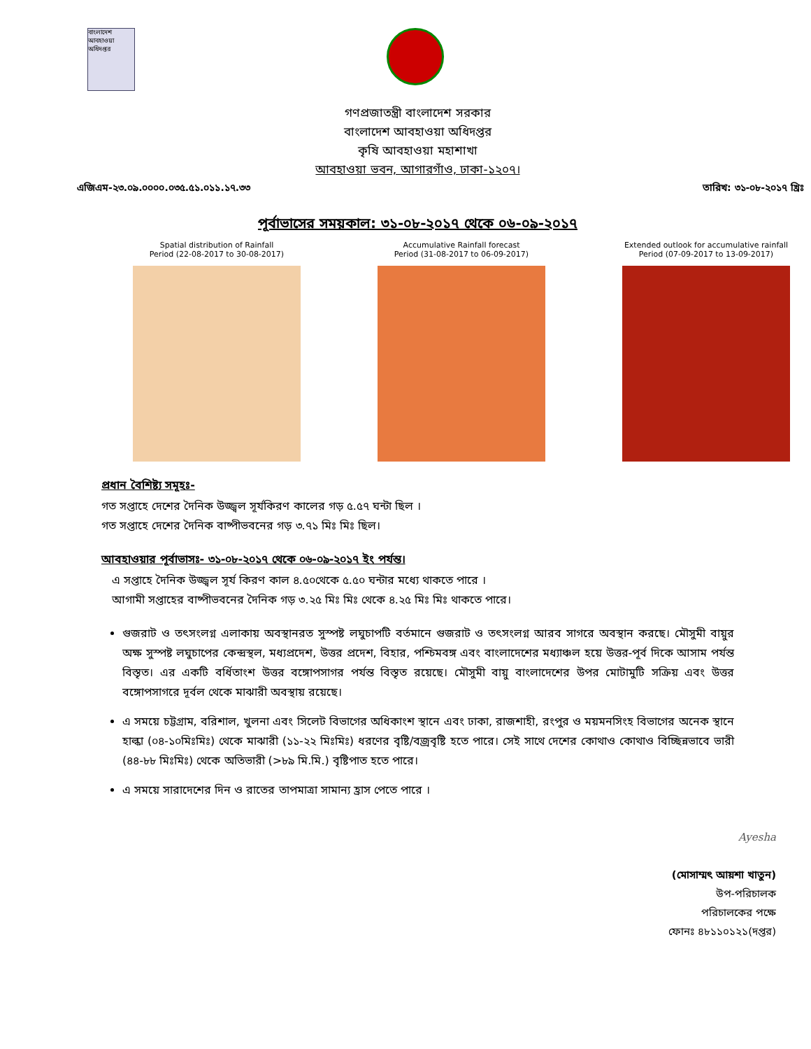বাংলাদেশ আবহাওয়া অধিদপ্তর
গণপ্রজাতন্ত্রী বাংলাদেশ সরকার
বাংলাদেশ আবহাওয়া অধিদপ্তর
কৃষি আবহাওয়া মহাশাখা
আবহাওয়া ভবন, আগারগাঁও, ঢাকা-১২০৭।
এজিএম-২৩.০৯.০০০০.০৩৫.৫১.০১১.১৭.৩৩ তারিখ: ৩১-০৮-২০১৭ খ্রিঃ
পূর্বাভাসের সময়কাল: ৩১-০৮-২০১৭ থেকে ০৬-০৯-২০১৭
Spatial distribution of Rainfall
Period (22-08-2017 to 30-08-2017)
Accumulative Rainfall forecast
Period (31-08-2017 to 06-09-2017)
Extended outlook for accumulative rainfall
Period (07-09-2017 to 13-09-2017)
প্রধান বৈশিষ্ট্য সমূহঃ-
গত সপ্তাহে দেশের দৈনিক উজ্জ্বল সূর্যকিরণ কালের গড় ৫.৫৭ ঘন্টা ছিল ।
গত সপ্তাহে দেশের দৈনিক বাষ্পীভবনের গড় ৩.৭১ মিঃ মিঃ ছিল।
আবহাওয়ার পূর্বাভাসঃ- ৩১-০৮-২০১৭ থেকে ০৬-০৯-২০১৭ ইং পর্যন্ত।
এ সপ্তাহে দৈনিক উজ্জ্বল সূর্য কিরণ কাল ৪.৫০থেকে ৫.৫০ ঘন্টার মধ্যে থাকতে পারে ।
আগামী সপ্তাহের বাষ্পীভবনের দৈনিক গড় ৩.২৫ মিঃ মিঃ থেকে ৪.২৫ মিঃ মিঃ থাকতে পারে।
গুজরাট ও তৎসংলগ্ন এলাকায় অবস্থানরত সুস্পষ্ট লঘুচাপটি বর্তমানে গুজরাট ও তৎসংলগ্ন আরব সাগরে অবস্থান করছে। মৌসুমী বায়ুর অক্ষ সুস্পষ্ট লঘুচাপের কেন্দ্রস্থল, মধ্যপ্রদেশ, উত্তর প্রদেশ, বিহার, পশ্চিমবঙ্গ এবং বাংলাদেশের মধ্যাঞ্চল হয়ে উত্তর-পূর্ব দিকে আসাম পর্যন্ত বিস্তৃত। এর একটি বর্ধিতাংশ উত্তর বঙ্গোপসাগর পর্যন্ত বিস্তৃত রয়েছে। মৌসুমী বায়ু বাংলাদেশের উপর মোটামুটি সক্রিয় এবং উত্তর বঙ্গোপসাগরে দূর্বল থেকে মাঝারী অবস্থায় রয়েছে।
এ সময়ে চট্টগ্রাম, বরিশাল, খুলনা এবং সিলেট বিভাগের অধিকাংশ স্থানে এবং ঢাকা, রাজশাহী, রংপুর ও ময়মনসিংহ বিভাগের অনেক স্থানে হাল্কা (০৪-১০মিঃমিঃ) থেকে মাঝারী (১১-২২ মিঃমিঃ) ধরণের বৃষ্টি/বজ্রবৃষ্টি হতে পারে। সেই সাথে দেশের কোথাও কোথাও বিচ্ছিন্নভাবে ভারী (৪৪-৮৮ মিঃমিঃ) থেকে অতিভারী (>৮৯ মি.মি.) বৃষ্টিপাত হতে পারে।
এ সময়ে সারাদেশের দিন ও রাতের তাপমাত্রা সামান্য হ্রাস পেতে পারে ।
Ayesha
(মোসাম্মৎ আয়শা খাতুন)
উপ-পরিচালক
পরিচালকের পক্ষে
ফোনঃ ৪৮১১০১২১(দপ্তর)